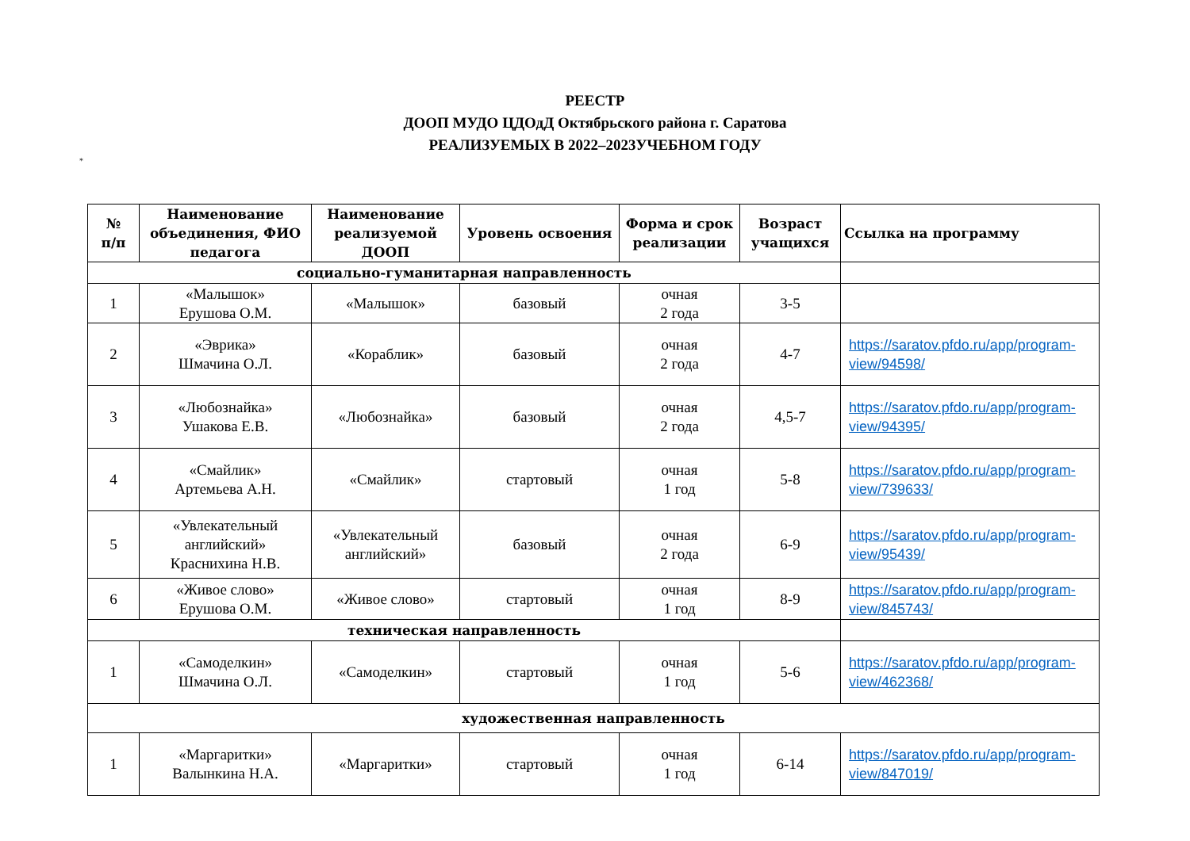РЕЕСТР
ДООП МУДО ЦДОдД Октябрьского района г. Саратова
РЕАЛИЗУЕМЫХ В 2022–2023УЧЕБНОМ ГОДУ
*
| № п/п | Наименование объединения, ФИО педагога | Наименование реализуемой ДООП | Уровень освоения | Форма и срок реализации | Возраст учащихся | Ссылка на программу |
| --- | --- | --- | --- | --- | --- | --- |
| социально-гуманитарная направленность | | | | | | |
| 1 | «Малышок» Ерушова О.М. | «Малышок» | базовый | очная 2 года | 3-5 | |
| 2 | «Эврика» Шмачина О.Л. | «Кораблик» | базовый | очная 2 года | 4-7 | https://saratov.pfdo.ru/app/program-view/94598/ |
| 3 | «Любознайка» Ушакова Е.В. | «Любознайка» | базовый | очная 2 года | 4,5-7 | https://saratov.pfdo.ru/app/program-view/94395/ |
| 4 | «Смайлик» Артемьева А.Н. | «Смайлик» | стартовый | очная 1 год | 5-8 | https://saratov.pfdo.ru/app/program-view/739633/ |
| 5 | «Увлекательный английский» Краснихина Н.В. | «Увлекательный английский» | базовый | очная 2 года | 6-9 | https://saratov.pfdo.ru/app/program-view/95439/ |
| 6 | «Живое слово» Ерушова О.М. | «Живое слово» | стартовый | очная 1 год | 8-9 | https://saratov.pfdo.ru/app/program-view/845743/ |
| техническая направленность | | | | | | |
| 1 | «Самоделкин» Шмачина О.Л. | «Самоделкин» | стартовый | очная 1 год | 5-6 | https://saratov.pfdo.ru/app/program-view/462368/ |
| художественная направленность | | | | | | |
| 1 | «Маргаритки» Валынкина Н.А. | «Маргаритки» | стартовый | очная 1 год | 6-14 | https://saratov.pfdo.ru/app/program-view/847019/ |